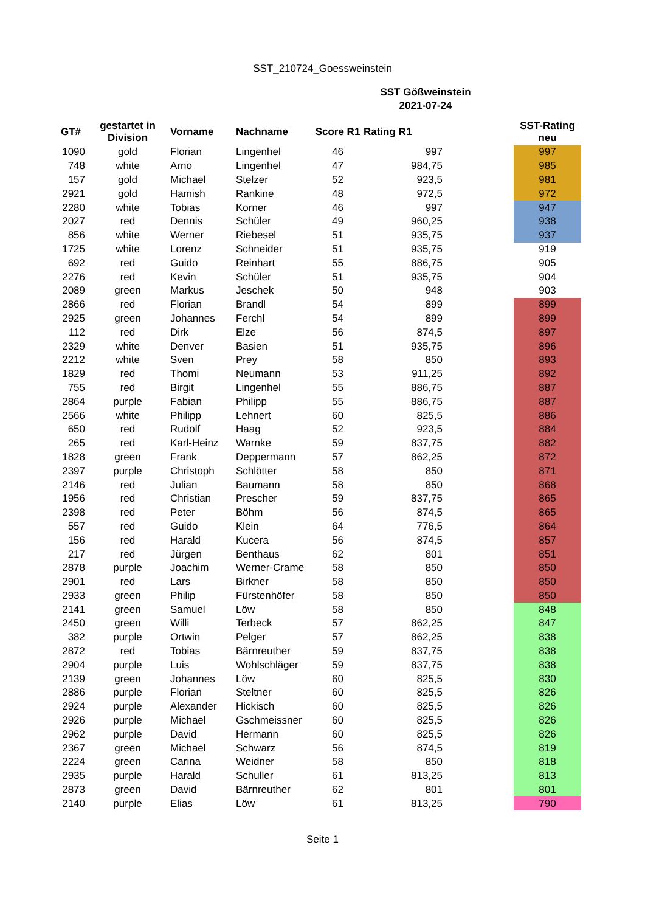SST_210724_Goessweinstein
SST Gößweinstein
2021-07-24
| GT# | gestartet in Division | Vorname | Nachname | Score R1 | Rating R1 | | SST-Rating neu |
| --- | --- | --- | --- | --- | --- | --- | --- |
| 1090 | gold | Florian | Lingenhel | 46 | 997 | | 997 |
| 748 | white | Arno | Lingenhel | 47 | 984,75 | | 985 |
| 157 | gold | Michael | Stelzer | 52 | 923,5 | | 981 |
| 2921 | gold | Hamish | Rankine | 48 | 972,5 | | 972 |
| 2280 | white | Tobias | Korner | 46 | 997 | | 947 |
| 2027 | red | Dennis | Schüler | 49 | 960,25 | | 938 |
| 856 | white | Werner | Riebesel | 51 | 935,75 | | 937 |
| 1725 | white | Lorenz | Schneider | 51 | 935,75 | | 919 |
| 692 | red | Guido | Reinhart | 55 | 886,75 | | 905 |
| 2276 | red | Kevin | Schüler | 51 | 935,75 | | 904 |
| 2089 | green | Markus | Jeschek | 50 | 948 | | 903 |
| 2866 | red | Florian | Brandl | 54 | 899 | | 899 |
| 2925 | green | Johannes | Ferchl | 54 | 899 | | 899 |
| 112 | red | Dirk | Elze | 56 | 874,5 | | 897 |
| 2329 | white | Denver | Basien | 51 | 935,75 | | 896 |
| 2212 | white | Sven | Prey | 58 | 850 | | 893 |
| 1829 | red | Thomi | Neumann | 53 | 911,25 | | 892 |
| 755 | red | Birgit | Lingenhel | 55 | 886,75 | | 887 |
| 2864 | purple | Fabian | Philipp | 55 | 886,75 | | 887 |
| 2566 | white | Philipp | Lehnert | 60 | 825,5 | | 886 |
| 650 | red | Rudolf | Haag | 52 | 923,5 | | 884 |
| 265 | red | Karl-Heinz | Warnke | 59 | 837,75 | | 882 |
| 1828 | green | Frank | Deppermann | 57 | 862,25 | | 872 |
| 2397 | purple | Christoph | Schlötter | 58 | 850 | | 871 |
| 2146 | red | Julian | Baumann | 58 | 850 | | 868 |
| 1956 | red | Christian | Prescher | 59 | 837,75 | | 865 |
| 2398 | red | Peter | Böhm | 56 | 874,5 | | 865 |
| 557 | red | Guido | Klein | 64 | 776,5 | | 864 |
| 156 | red | Harald | Kucera | 56 | 874,5 | | 857 |
| 217 | red | Jürgen | Benthaus | 62 | 801 | | 851 |
| 2878 | purple | Joachim | Werner-Crame | 58 | 850 | | 850 |
| 2901 | red | Lars | Birkner | 58 | 850 | | 850 |
| 2933 | green | Philip | Fürstenhöfer | 58 | 850 | | 850 |
| 2141 | green | Samuel | Löw | 58 | 850 | | 848 |
| 2450 | green | Willi | Terbeck | 57 | 862,25 | | 847 |
| 382 | purple | Ortwin | Pelger | 57 | 862,25 | | 838 |
| 2872 | red | Tobias | Bärnreuther | 59 | 837,75 | | 838 |
| 2904 | purple | Luis | Wohlschläger | 59 | 837,75 | | 838 |
| 2139 | green | Johannes | Löw | 60 | 825,5 | | 830 |
| 2886 | purple | Florian | Steltner | 60 | 825,5 | | 826 |
| 2924 | purple | Alexander | Hickisch | 60 | 825,5 | | 826 |
| 2926 | purple | Michael | Gschmeissner | 60 | 825,5 | | 826 |
| 2962 | purple | David | Hermann | 60 | 825,5 | | 826 |
| 2367 | green | Michael | Schwarz | 56 | 874,5 | | 819 |
| 2224 | green | Carina | Weidner | 58 | 850 | | 818 |
| 2935 | purple | Harald | Schuller | 61 | 813,25 | | 813 |
| 2873 | green | David | Bärnreuther | 62 | 801 | | 801 |
| 2140 | purple | Elias | Löw | 61 | 813,25 | | 790 |
Seite 1